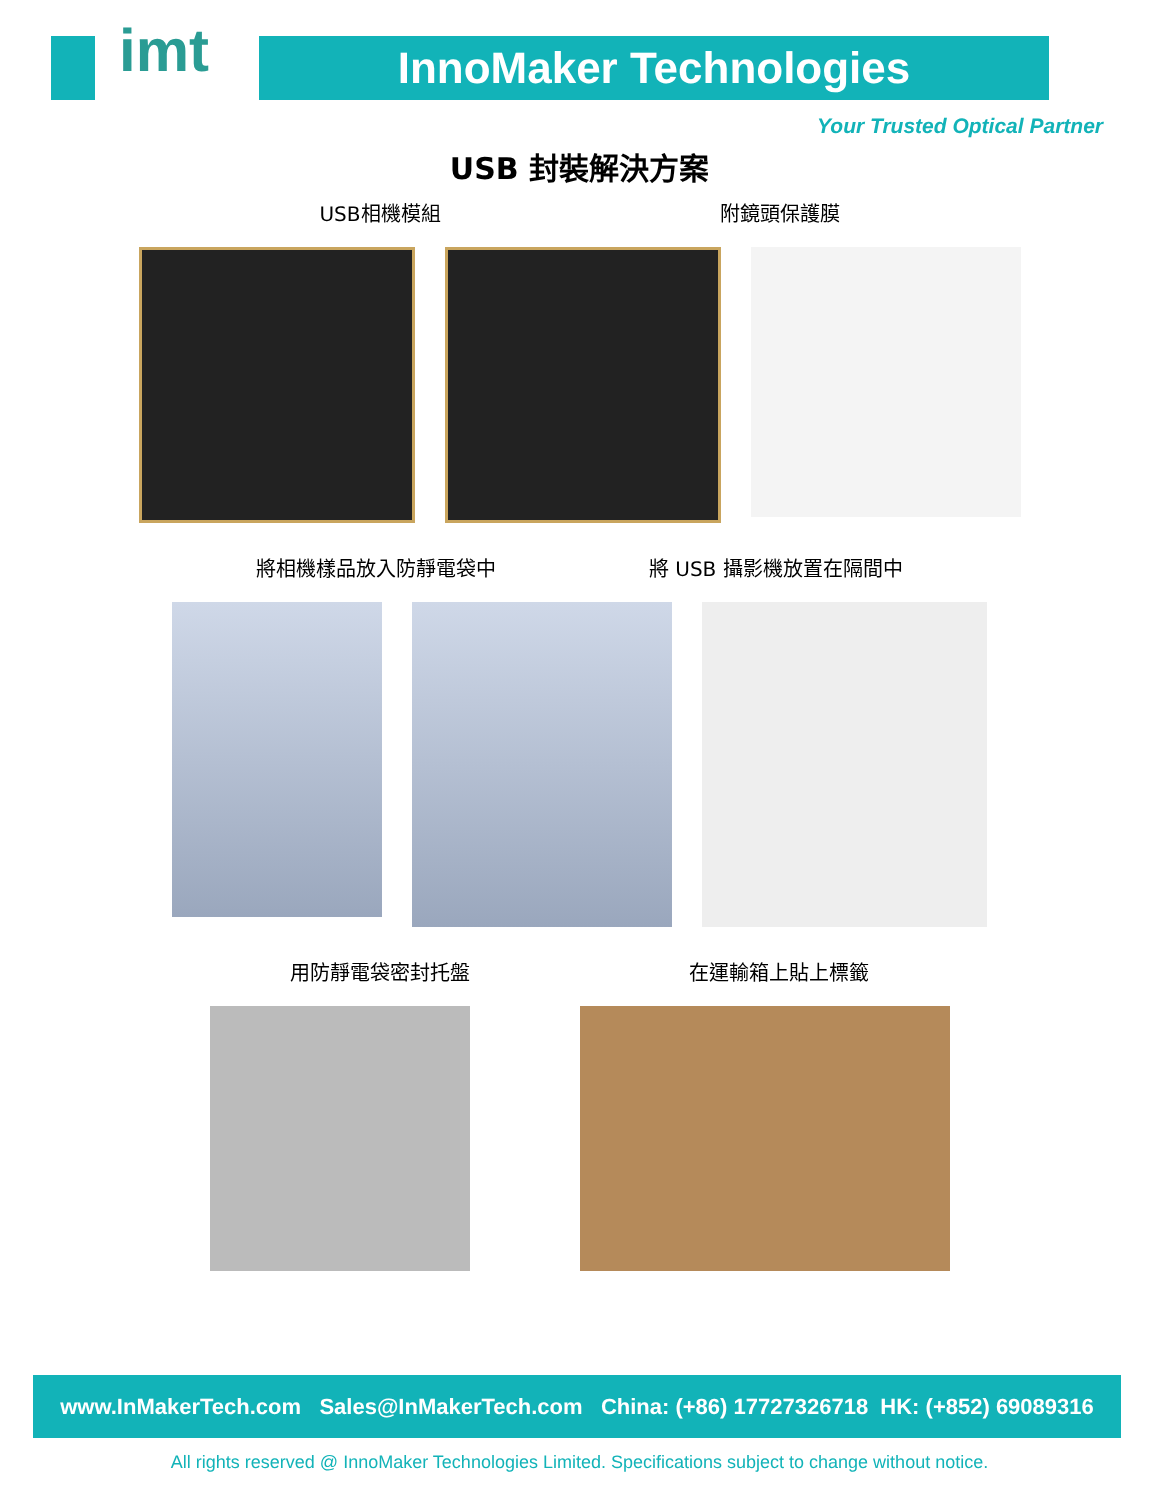imt
InnoMaker Technologies
Your Trusted Optical Partner
USB 封裝解決方案
USB相機模組 附鏡頭保護膜
將相機樣品放入防靜電袋中 將 USB 攝影機放置在隔間中
用防靜電袋密封托盤 在運輸箱上貼上標籤
www.InMakerTech.com Sales@InMakerTech.com China: (+86) 17727326718 HK: (+852) 69089316
All rights reserved @ InnoMaker Technologies Limited. Specifications subject to change without notice.